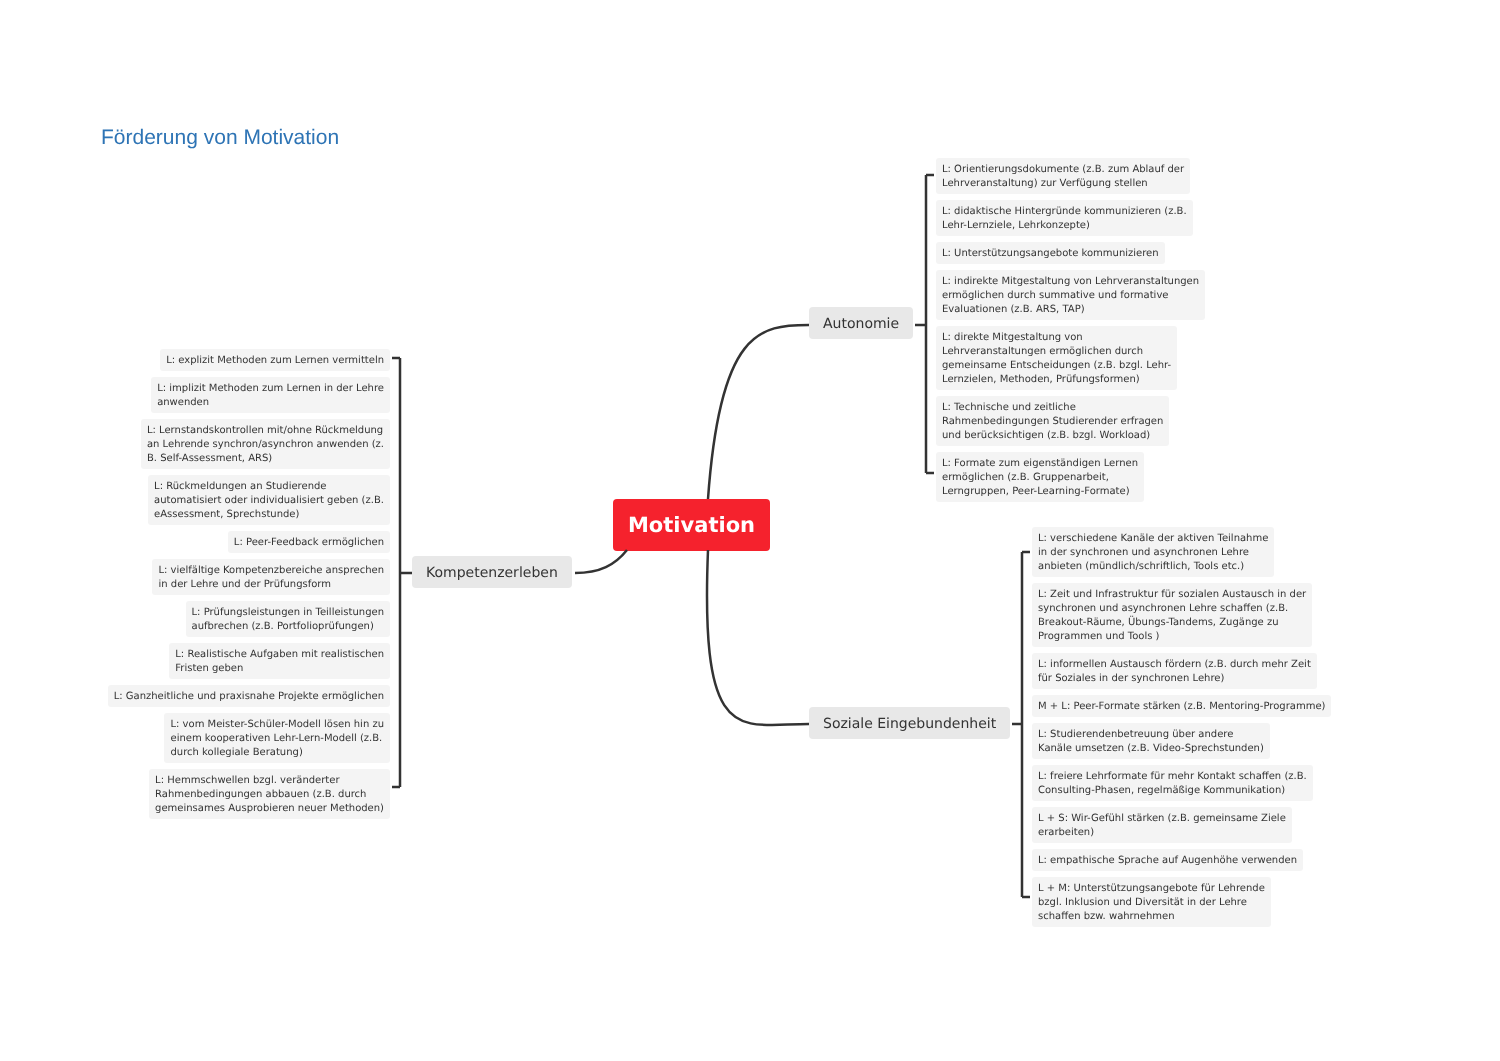Förderung von Motivation
Motivation
Autonomie
L: Orientierungsdokumente (z.B. zum Ablauf der
Lehrveranstaltung) zur Verfügung stellen
L: didaktische Hintergründe kommunizieren (z.B.
Lehr-Lernziele, Lehrkonzepte)
L: Unterstützungsangebote kommunizieren
L: indirekte Mitgestaltung von Lehrveranstaltungen
ermöglichen durch summative und formative
Evaluationen (z.B. ARS, TAP)
L: direkte Mitgestaltung von
Lehrveranstaltungen ermöglichen durch
gemeinsame Entscheidungen (z.B. bzgl. Lehr-
Lernzielen, Methoden, Prüfungsformen)
L: Technische und zeitliche
Rahmenbedingungen Studierender erfragen
und berücksichtigen (z.B. bzgl. Workload)
L: Formate zum eigenständigen Lernen
ermöglichen (z.B. Gruppenarbeit,
Lerngruppen, Peer-Learning-Formate)
Kompetenzerleben
L: explizit Methoden zum Lernen vermitteln
L: implizit Methoden zum Lernen in der Lehre
anwenden
L: Lernstandskontrollen mit/ohne Rückmeldung
an Lehrende synchron/asynchron anwenden (z.
B. Self-Assessment, ARS)
L: Rückmeldungen an Studierende
automatisiert oder individualisiert geben (z.B.
eAssessment, Sprechstunde)
L: Peer-Feedback ermöglichen
L: vielfältige Kompetenzbereiche ansprechen
in der Lehre und der Prüfungsform
L: Prüfungsleistungen in Teilleistungen
aufbrechen (z.B. Portfolioprüfungen)
L: Realistische Aufgaben mit realistischen
Fristen geben
L: Ganzheitliche und praxisnahe Projekte ermöglichen
L: vom Meister-Schüler-Modell lösen hin zu
einem kooperativen Lehr-Lern-Modell (z.B.
durch kollegiale Beratung)
L: Hemmschwellen bzgl. veränderter
Rahmenbedingungen abbauen (z.B. durch
gemeinsames Ausprobieren neuer Methoden)
Soziale Eingebundenheit
L: verschiedene Kanäle der aktiven Teilnahme
in der synchronen und asynchronen Lehre
anbieten (mündlich/schriftlich, Tools etc.)
L: Zeit und Infrastruktur für sozialen Austausch in der
synchronen und asynchronen Lehre schaffen (z.B.
Breakout-Räume, Übungs-Tandems, Zugänge zu
Programmen und Tools )
L: informellen Austausch fördern (z.B. durch mehr Zeit
für Soziales in der synchronen Lehre)
M + L: Peer-Formate stärken (z.B. Mentoring-Programme)
L: Studierendenbetreuung über andere
Kanäle umsetzen (z.B. Video-Sprechstunden)
L: freiere Lehrformate für mehr Kontakt schaffen (z.B.
Consulting-Phasen, regelmäßige Kommunikation)
L + S: Wir-Gefühl stärken (z.B. gemeinsame Ziele
erarbeiten)
L: empathische Sprache auf Augenhöhe verwenden
L + M: Unterstützungsangebote für Lehrende
bzgl. Inklusion und Diversität in der Lehre
schaffen bzw. wahrnehmen